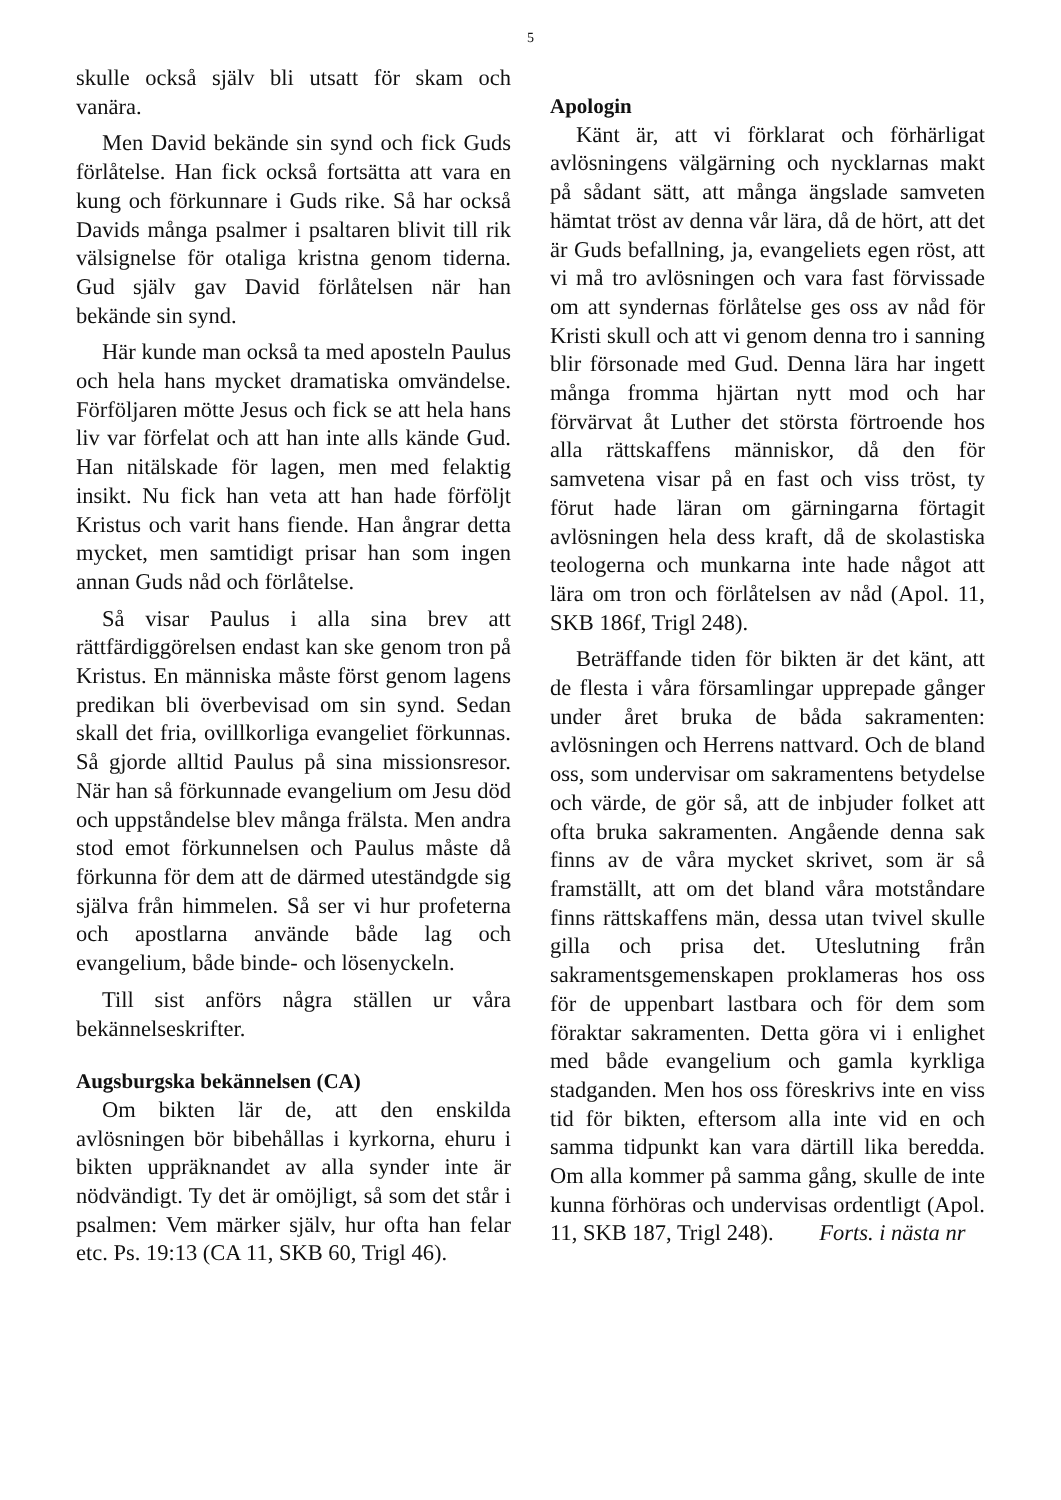5
skulle också själv bli utsatt för skam och vanära.
Men David bekände sin synd och fick Guds förlåtelse. Han fick också fortsätta att vara en kung och förkunnare i Guds rike. Så har också Davids många psalmer i psaltaren blivit till rik välsignelse för otaliga kristna genom tiderna. Gud själv gav David förlåtelsen när han bekände sin synd.
Här kunde man också ta med aposteln Paulus och hela hans mycket dramatiska omvändelse. Förföljaren mötte Jesus och fick se att hela hans liv var förfelat och att han inte alls kände Gud. Han nitälskade för lagen, men med felaktig insikt. Nu fick han veta att han hade förföljt Kristus och varit hans fiende. Han ångrar detta mycket, men samtidigt prisar han som ingen annan Guds nåd och förlåtelse.
Så visar Paulus i alla sina brev att rättfärdiggörelsen endast kan ske genom tron på Kristus. En människa måste först genom lagens predikan bli överbevisad om sin synd. Sedan skall det fria, ovillkorliga evangeliet förkunnas. Så gjorde alltid Paulus på sina missionsresor. När han så förkunnade evangelium om Jesu död och uppståndelse blev många frälsta. Men andra stod emot förkunnelsen och Paulus måste då förkunna för dem att de därmed uteständgde sig själva från himmelen. Så ser vi hur profeterna och apostlarna använde både lag och evangelium, både binde- och lösenyckeln.
Till sist anförs några ställen ur våra bekännelseskrifter.
Augsburgska bekännelsen (CA)
Om bikten lär de, att den enskilda avlösningen bör bibehållas i kyrkorna, ehuru i bikten uppräknandet av alla synder inte är nödvändigt. Ty det är omöjligt, så som det står i psalmen: Vem märker själv, hur ofta han felar etc. Ps. 19:13 (CA 11, SKB 60, Trigl 46).
Apologin
Känt är, att vi förklarat och förhärligat avlösningens välgärning och nycklarnas makt på sådant sätt, att många ängslade samveten hämtat tröst av denna vår lära, då de hört, att det är Guds befallning, ja, evangeliets egen röst, att vi må tro avlösningen och vara fast förvissade om att syndernas förlåtelse ges oss av nåd för Kristi skull och att vi genom denna tro i sanning blir försonade med Gud. Denna lära har ingett många fromma hjärtan nytt mod och har förvärvat åt Luther det största förtroende hos alla rättskaffens människor, då den för samvetena visar på en fast och viss tröst, ty förut hade läran om gärningarna förtagit avlösningen hela dess kraft, då de skolastiska teologerna och munkarna inte hade något att lära om tron och förlåtelsen av nåd (Apol. 11, SKB 186f, Trigl 248).
Beträffande tiden för bikten är det känt, att de flesta i våra församlingar upprepade gånger under året bruka de båda sakramenten: avlösningen och Herrens nattvard. Och de bland oss, som undervisar om sakramentens betydelse och värde, de gör så, att de inbjuder folket att ofta bruka sakramenten. Angående denna sak finns av de våra mycket skrivet, som är så framställt, att om det bland våra motståndare finns rättskaffens män, dessa utan tvivel skulle gilla och prisa det. Uteslutning från sakramentsgemenskapen proklameras hos oss för de uppenbart lastbara och för dem som föraktar sakramenten. Detta göra vi i enlighet med både evangelium och gamla kyrkliga stadganden. Men hos oss föreskrivs inte en viss tid för bikten, eftersom alla inte vid en och samma tidpunkt kan vara därtill lika beredda. Om alla kommer på samma gång, skulle de inte kunna förhöras och undervisas ordentligt (Apol. 11, SKB 187, Trigl 248). Forts. i nästa nr